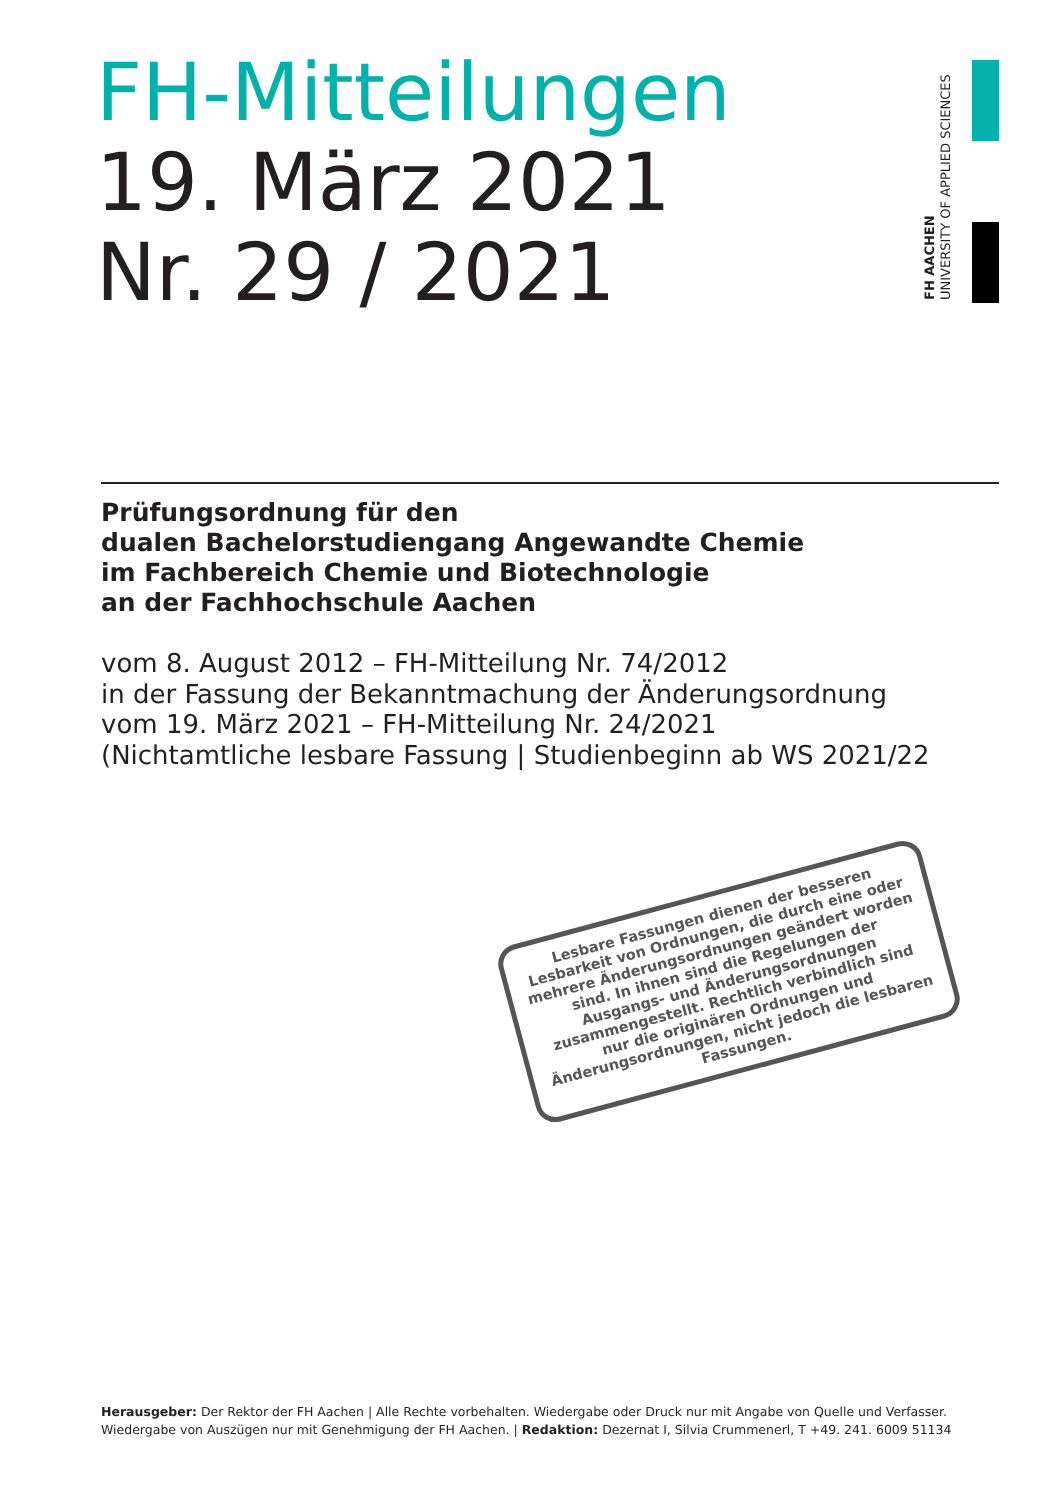FH-Mitteilungen
19. März 2021
Nr. 29 / 2021
FH AACHEN
UNIVERSITY OF APPLIED SCIENCES
Prüfungsordnung für den
dualen Bachelorstudiengang Angewandte Chemie
im Fachbereich Chemie und Biotechnologie
an der Fachhochschule Aachen
vom 8. August 2012 – FH-Mitteilung Nr. 74/2012
in der Fassung der Bekanntmachung der Änderungsordnung
vom 19. März 2021 – FH-Mitteilung Nr. 24/2021
(Nichtamtliche lesbare Fassung | Studienbeginn ab WS 2021/22
Lesbare Fassungen dienen der besseren Lesbarkeit von Ordnungen, die durch eine oder mehrere Änderungsordnungen geändert worden sind. In ihnen sind die Regelungen der Ausgangs- und Änderungsordnungen zusammengestellt. Rechtlich verbindlich sind nur die originären Ordnungen und Änderungsordnungen, nicht jedoch die lesbaren Fassungen.
Herausgeber: Der Rektor der FH Aachen | Alle Rechte vorbehalten. Wiedergabe oder Druck nur mit Angabe von Quelle und Verfasser. Wiedergabe von Auszügen nur mit Genehmigung der FH Aachen. | Redaktion: Dezernat I, Silvia Crummenerl, T +49. 241. 6009 51134